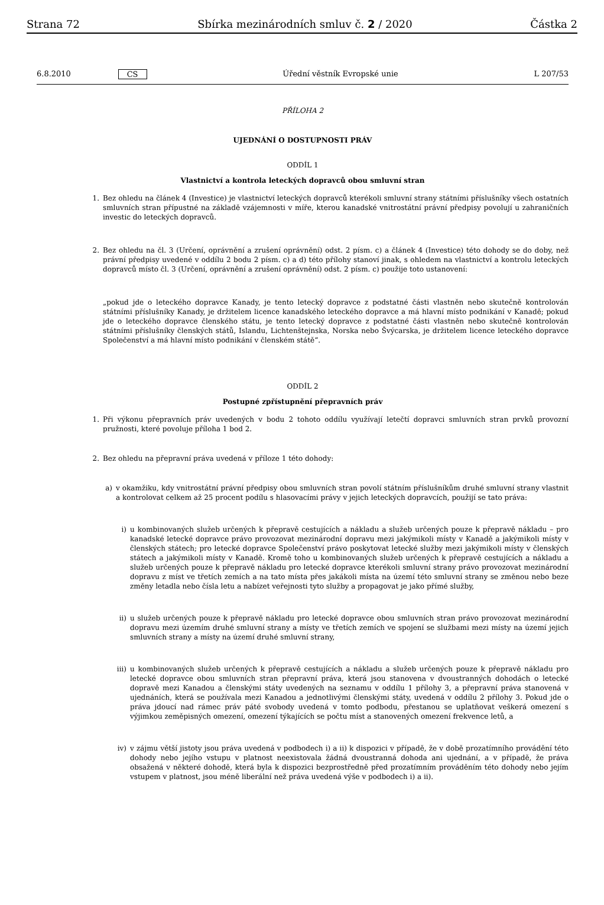Strana 72 Sbírka mezinárodních smluv č. 2 / 2020 Částka 2
6.8.2010 CS Úřední věstník Evropské unie L 207/53
PŘÍLOHA 2
UJEDNÁNÍ O DOSTUPNOSTI PRÁV
ODDÍL 1
Vlastnictví a kontrola leteckých dopravců obou smluvní stran
1. Bez ohledu na článek 4 (Investice) je vlastnictví leteckých dopravců kterékoli smluvní strany státními příslušníky všech ostatních smluvních stran přípustné na základě vzájemnosti v míře, kterou kanadské vnitrostátní právní předpisy povolují u zahraničních investic do leteckých dopravců.
2. Bez ohledu na čl. 3 (Určení, oprávnění a zrušení oprávnění) odst. 2 písm. c) a článek 4 (Investice) této dohody se do doby, než právní předpisy uvedené v oddílu 2 bodu 2 písm. c) a d) této přílohy stanoví jinak, s ohledem na vlastnictví a kontrolu leteckých dopravců místo čl. 3 (Určení, oprávnění a zrušení oprávnění) odst. 2 písm. c) použije toto ustanovení:
„pokud jde o leteckého dopravce Kanady, je tento letecký dopravce z podstatné části vlastněn nebo skutečně kontrolován státními příslušníky Kanady, je držitelem licence kanadského leteckého dopravce a má hlavní místo podnikání v Kanadě; pokud jde o leteckého dopravce členského státu, je tento letecký dopravce z podstatné části vlastněn nebo skutečně kontrolován státními příslušníky členských států, Islandu, Lichtenštejnska, Norska nebo Švýcarska, je držitelem licence leteckého dopravce Společenství a má hlavní místo podnikání v členském státě“.
ODDÍL 2
Postupné zpřístupnění přepravních práv
1. Při výkonu přepravních práv uvedených v bodu 2 tohoto oddílu využívají letečtí dopravci smluvních stran prvků provozní pružnosti, které povoluje příloha 1 bod 2.
2. Bez ohledu na přepravní práva uvedená v příloze 1 této dohody:
a) v okamžiku, kdy vnitrostátní právní předpisy obou smluvních stran povolí státním příslušníkům druhé smluvní strany vlastnit a kontrolovat celkem až 25 procent podílu s hlasovacími právy v jejich leteckých dopravcích, použijí se tato práva:
i) u kombinovaných služeb určených k přepravě cestujících a nákladu a služeb určených pouze k přepravě nákladu – pro kanadské letecké dopravce právo provozovat mezinárodní dopravu mezi jakýmikoli místy v Kanadě a jakýmikoli místy v členských státech; pro letecké dopravce Společenství právo poskytovat letecké služby mezi jakýmikoli místy v členských státech a jakýmikoli místy v Kanadě. Kromě toho u kombinovaných služeb určených k přepravě cestujících a nákladu a služeb určených pouze k přepravě nákladu pro letecké dopravce kterékoli smluvní strany právo provozovat mezinárodní dopravu z míst ve třetích zemích a na tato místa přes jakákoli místa na území této smluvní strany se změnou nebo beze změny letadla nebo čísla letu a nabízet veřejnosti tyto služby a propagovat je jako přímé služby,
ii) u služeb určených pouze k přepravě nákladu pro letecké dopravce obou smluvních stran právo provozovat mezinárodní dopravu mezi územím druhé smluvní strany a místy ve třetích zemích ve spojení se službami mezi místy na území jejich smluvních strany a místy na území druhé smluvní strany,
iii)
u kombinovaných služeb určených k přepravě cestujících a nákladu a služeb určených pouze k přepravě nákladu pro letecké dopravce obou smluvních stran přepravní práva, která jsou stanovena v dvoustranných dohodách o letecké dopravě mezi Kanadou a členskými státy uvedených na seznamu v oddílu 1 přílohy 3, a přepravní práva stanovená v ujednáních, která se používala mezi Kanadou a jednotlivými členskými státy, uvedená v oddílu 2 přílohy 3. Pokud jde o práva jdoucí nad rámec práv páté svobody uvedená v tomto podbodu, přestanou se uplatňovat veškerá omezení s výjimkou zeměpisných omezení, omezení týkajících se počtu míst a stanovených omezení frekvence letů, a
iv) v zájmu větší jistoty jsou práva uvedená v podbodech i) a ii) k dispozici v případě, že v době prozatímního provádění této dohody nebo jejího vstupu v platnost neexistovala žádná dvoustranná dohoda ani ujednání, a v případě, že práva obsažená v některé dohodě, která byla k dispozici bezprostředně před prozatímním prováděním této dohody nebo jejím vstupem v platnost, jsou méně liberální než práva uvedená výše v podbodech i) a ii).